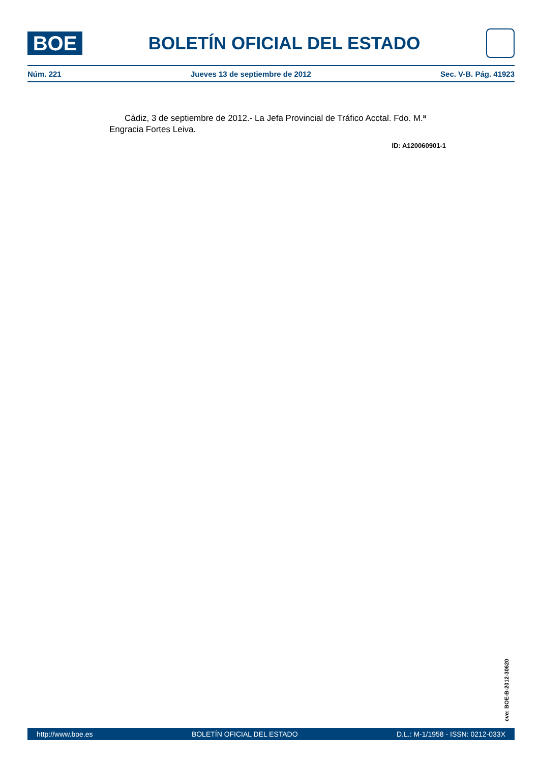BOE
BOLETÍN OFICIAL DEL ESTADO
Núm. 221 Jueves 13 de septiembre de 2012 Sec. V-B. Pág. 41923
Cádiz, 3 de septiembre de 2012.- La Jefa Provincial de Tráfico Acctal. Fdo. M.ª Engracia Fortes Leiva.
ID: A120060901-1
cve: BOE-B-2012-30620
http://www.boe.es BOLETÍN OFICIAL DEL ESTADO D.L.: M-1/1958 - ISSN: 0212-033X